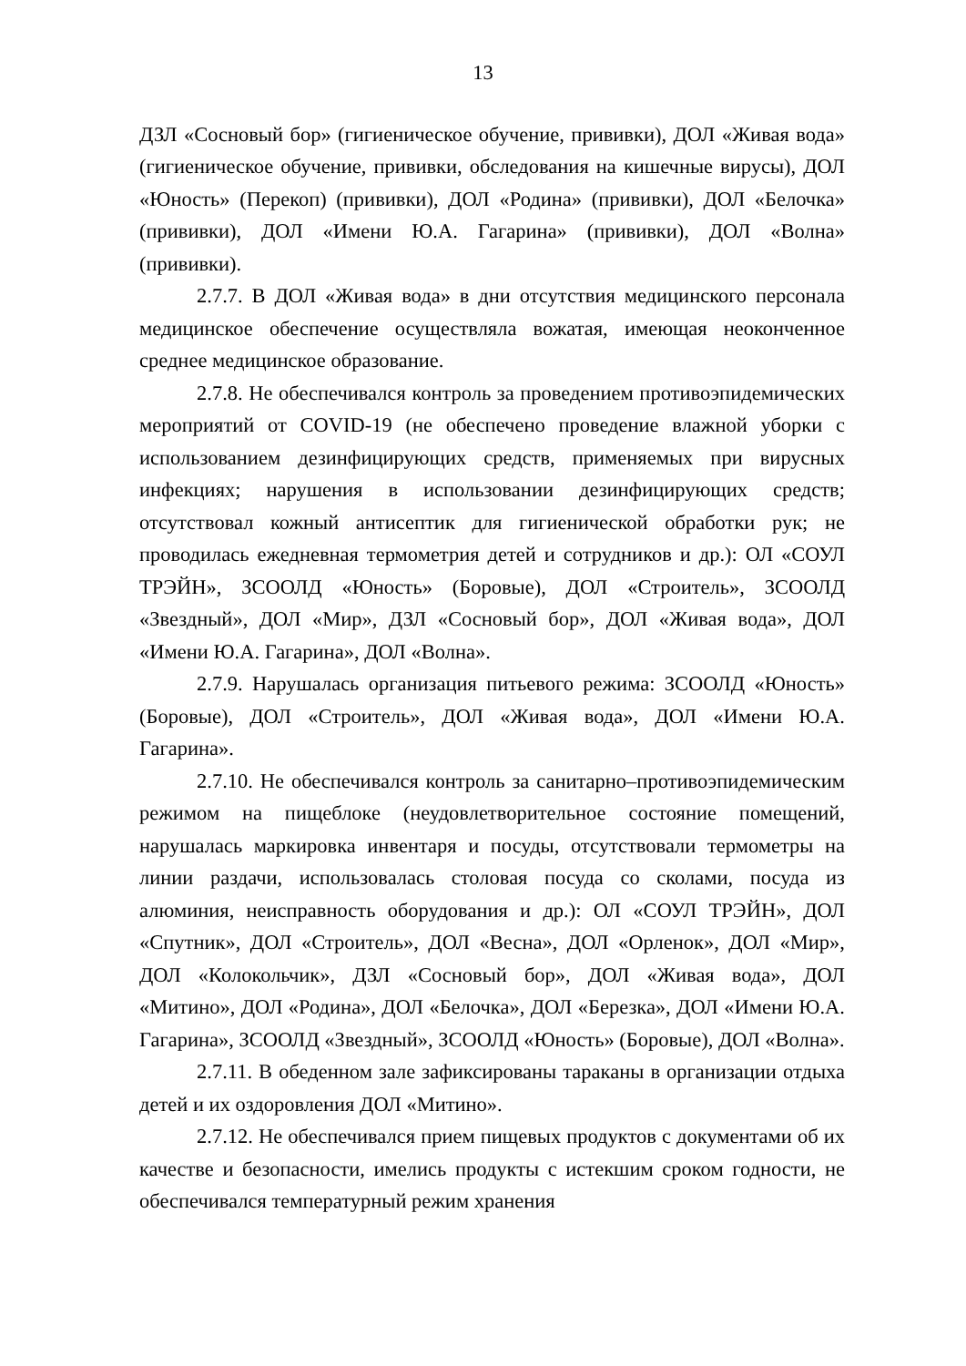13
ДЗЛ «Сосновый бор» (гигиеническое обучение, прививки), ДОЛ «Живая вода» (гигиеническое обучение, прививки, обследования на кишечные вирусы), ДОЛ «Юность» (Перекоп) (прививки), ДОЛ «Родина» (прививки), ДОЛ «Белочка» (прививки), ДОЛ «Имени Ю.А. Гагарина» (прививки), ДОЛ «Волна» (прививки).
2.7.7. В ДОЛ «Живая вода» в дни отсутствия медицинского персонала медицинское обеспечение осуществляла вожатая, имеющая неоконченное среднее медицинское образование.
2.7.8. Не обеспечивался контроль за проведением противоэпидемических мероприятий от COVID-19 (не обеспечено проведение влажной уборки с использованием дезинфицирующих средств, применяемых при вирусных инфекциях; нарушения в использовании дезинфицирующих средств; отсутствовал кожный антисептик для гигиенической обработки рук; не проводилась ежедневная термометрия детей и сотрудников и др.): ОЛ «СОУЛ ТРЭЙН», ЗСООЛД «Юность» (Боровые), ДОЛ «Строитель», ЗСООЛД «Звездный», ДОЛ «Мир», ДЗЛ «Сосновый бор», ДОЛ «Живая вода», ДОЛ «Имени Ю.А. Гагарина», ДОЛ «Волна».
2.7.9. Нарушалась организация питьевого режима: ЗСООЛД «Юность» (Боровые), ДОЛ «Строитель», ДОЛ «Живая вода», ДОЛ «Имени Ю.А. Гагарина».
2.7.10. Не обеспечивался контроль за санитарно–противоэпидемическим режимом на пищеблоке (неудовлетворительное состояние помещений, нарушалась маркировка инвентаря и посуды, отсутствовали термометры на линии раздачи, использовалась столовая посуда со сколами, посуда из алюминия, неисправность оборудования и др.): ОЛ «СОУЛ ТРЭЙН», ДОЛ «Спутник», ДОЛ «Строитель», ДОЛ «Весна», ДОЛ «Орленок», ДОЛ «Мир», ДОЛ «Колокольчик», ДЗЛ «Сосновый бор», ДОЛ «Живая вода», ДОЛ «Митино», ДОЛ «Родина», ДОЛ «Белочка», ДОЛ «Березка», ДОЛ «Имени Ю.А. Гагарина», ЗСООЛД «Звездный», ЗСООЛД «Юность» (Боровые), ДОЛ «Волна».
2.7.11. В обеденном зале зафиксированы тараканы в организации отдыха детей и их оздоровления ДОЛ «Митино».
2.7.12. Не обеспечивался прием пищевых продуктов с документами об их качестве и безопасности, имелись продукты с истекшим сроком годности, не обеспечивался температурный режим хранения